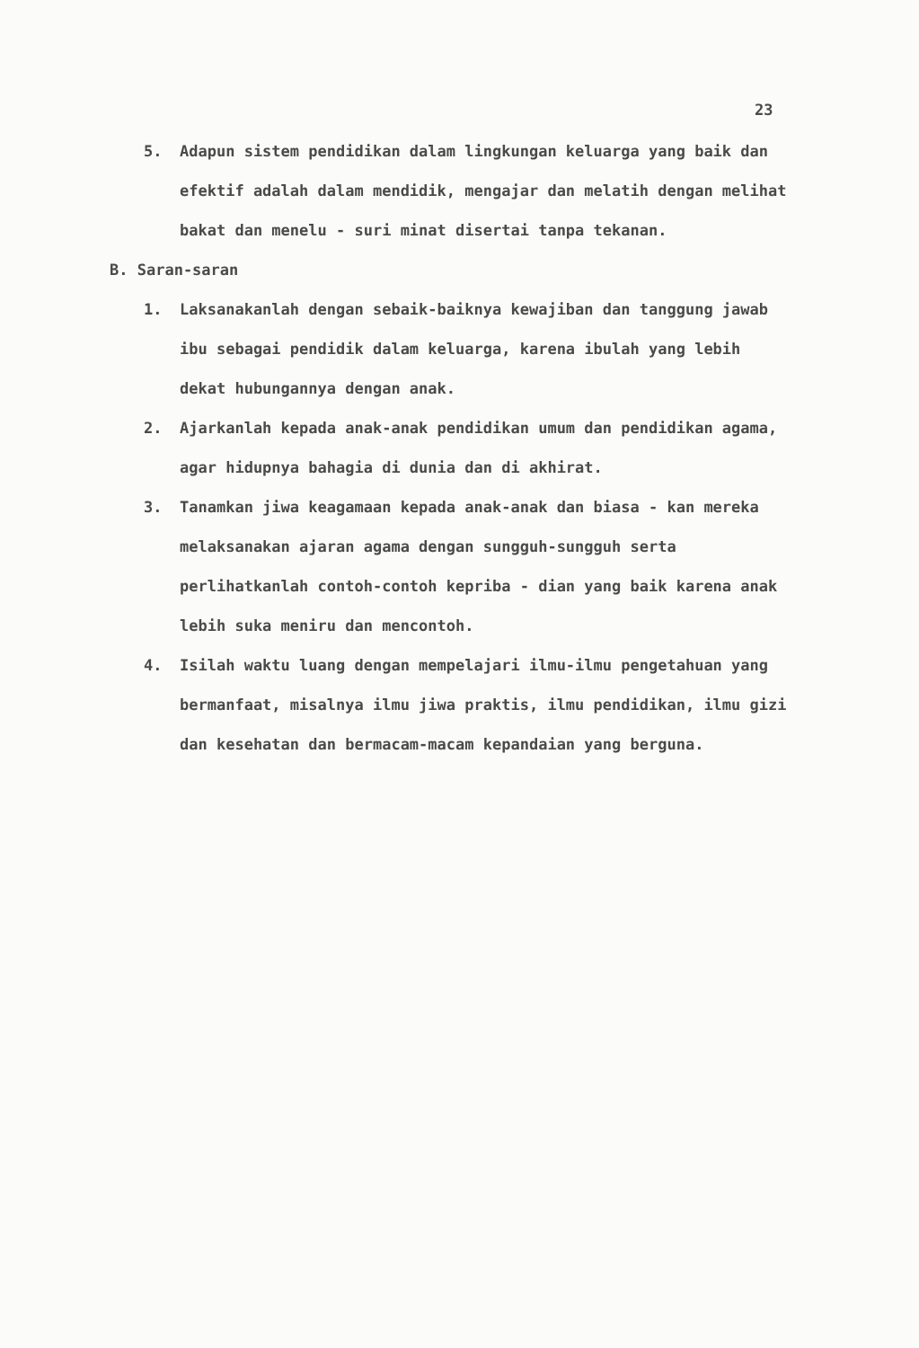23
5. Adapun sistem pendidikan dalam lingkungan keluarga yang baik dan efektif adalah dalam mendidik, mengajar dan melatih dengan melihat bakat dan menelu - suri minat disertai tanpa tekanan.
B. Saran-saran
1. Laksanakanlah dengan sebaik-baiknya kewajiban dan tanggung jawab ibu sebagai pendidik dalam keluarga, karena ibulah yang lebih dekat hubungannya dengan anak.
2. Ajarkanlah kepada anak-anak pendidikan umum dan pendidikan agama, agar hidupnya bahagia di dunia dan di akhirat.
3. Tanamkan jiwa keagamaan kepada anak-anak dan biasa - kan mereka melaksanakan ajaran agama dengan sungguh-sungguh serta perlihatkanlah contoh-contoh kepriba - dian yang baik karena anak lebih suka meniru dan mencontoh.
4. Isilah waktu luang dengan mempelajari ilmu-ilmu pengetahuan yang bermanfaat, misalnya ilmu jiwa praktis, ilmu pendidikan, ilmu gizi dan kesehatan dan bermacam-macam kepandaian yang berguna.